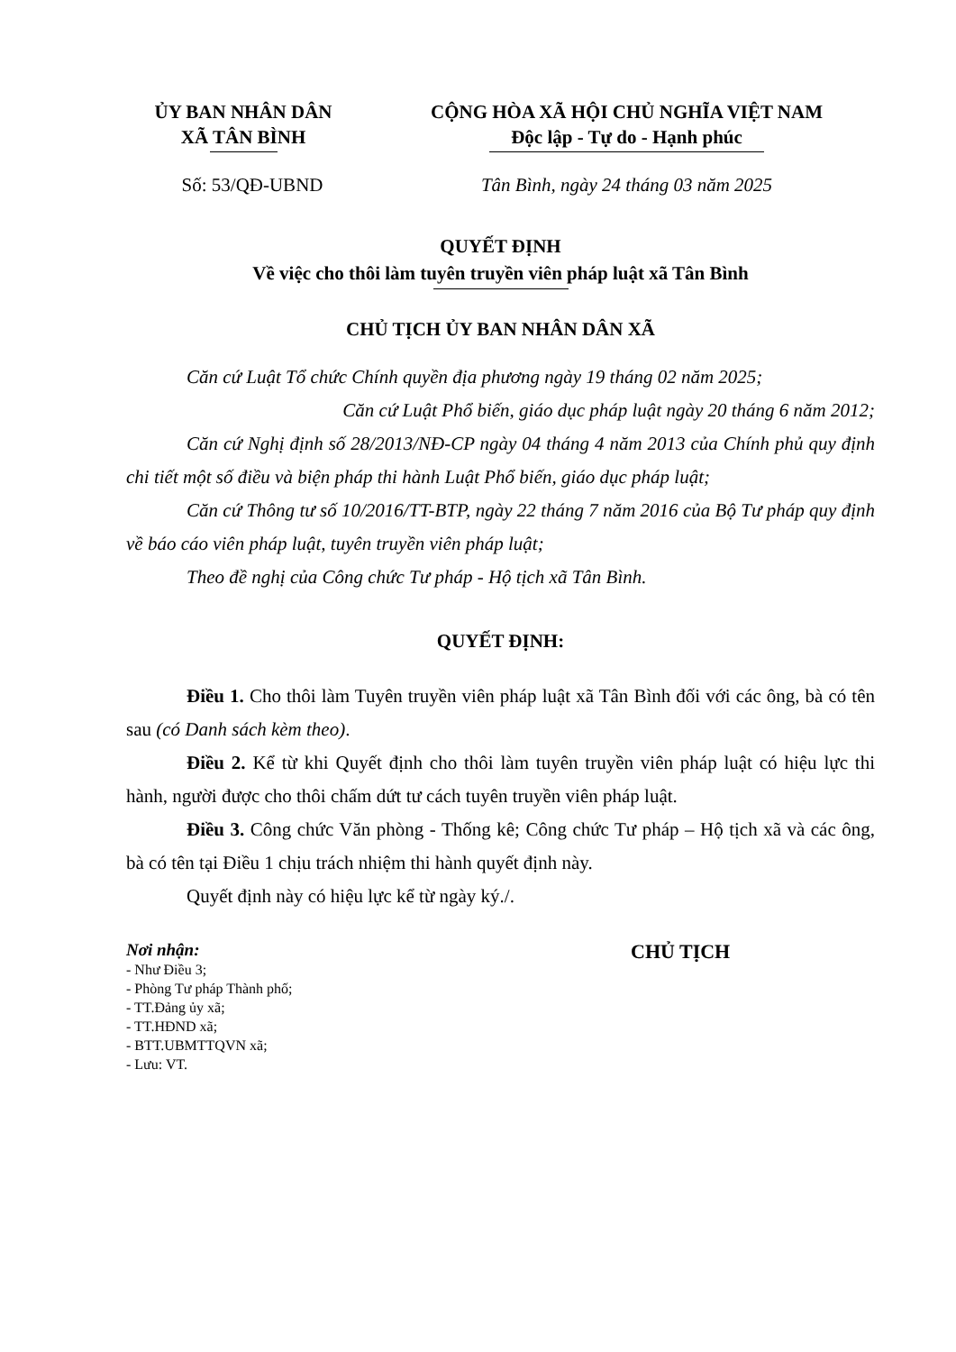ỦY BAN NHÂN DÂN
XÃ TÂN BÌNH
CỘNG HÒA XÃ HỘI CHỦ NGHĨA VIỆT NAM
Độc lập - Tự do - Hạnh phúc
Số: 53/QĐ-UBND Tân Bình, ngày 24 tháng 03 năm 2025
QUYẾT ĐỊNH
Về việc cho thôi làm tuyên truyền viên pháp luật xã Tân Bình
CHỦ TỊCH ỦY BAN NHÂN DÂN XÃ
Căn cứ Luật Tổ chức Chính quyền địa phương ngày 19 tháng 02 năm 2025;
Căn cứ Luật Phổ biến, giáo dục pháp luật ngày 20 tháng 6 năm 2012;
Căn cứ Nghị định số 28/2013/NĐ-CP ngày 04 tháng 4 năm 2013 của Chính phủ quy định chi tiết một số điều và biện pháp thi hành Luật Phổ biến, giáo dục pháp luật;
Căn cứ Thông tư số 10/2016/TT-BTP, ngày 22 tháng 7 năm 2016 của Bộ Tư pháp quy định về báo cáo viên pháp luật, tuyên truyền viên pháp luật;
Theo đề nghị của Công chức Tư pháp - Hộ tịch xã Tân Bình.
QUYẾT ĐỊNH:
Điều 1. Cho thôi làm Tuyên truyền viên pháp luật xã Tân Bình đối với các ông, bà có tên sau (có Danh sách kèm theo).
Điều 2. Kể từ khi Quyết định cho thôi làm tuyên truyền viên pháp luật có hiệu lực thi hành, người được cho thôi chấm dứt tư cách tuyên truyền viên pháp luật.
Điều 3. Công chức Văn phòng - Thống kê; Công chức Tư pháp – Hộ tịch xã và các ông, bà có tên tại Điều 1 chịu trách nhiệm thi hành quyết định này.
Quyết định này có hiệu lực kể từ ngày ký./.
Nơi nhận:
- Như Điều 3;
- Phòng Tư pháp Thành phố;
- TT.Đảng ủy xã;
- TT.HĐND xã;
- BTT.UBMTTQVN xã;
- Lưu: VT.
CHỦ TỊCH